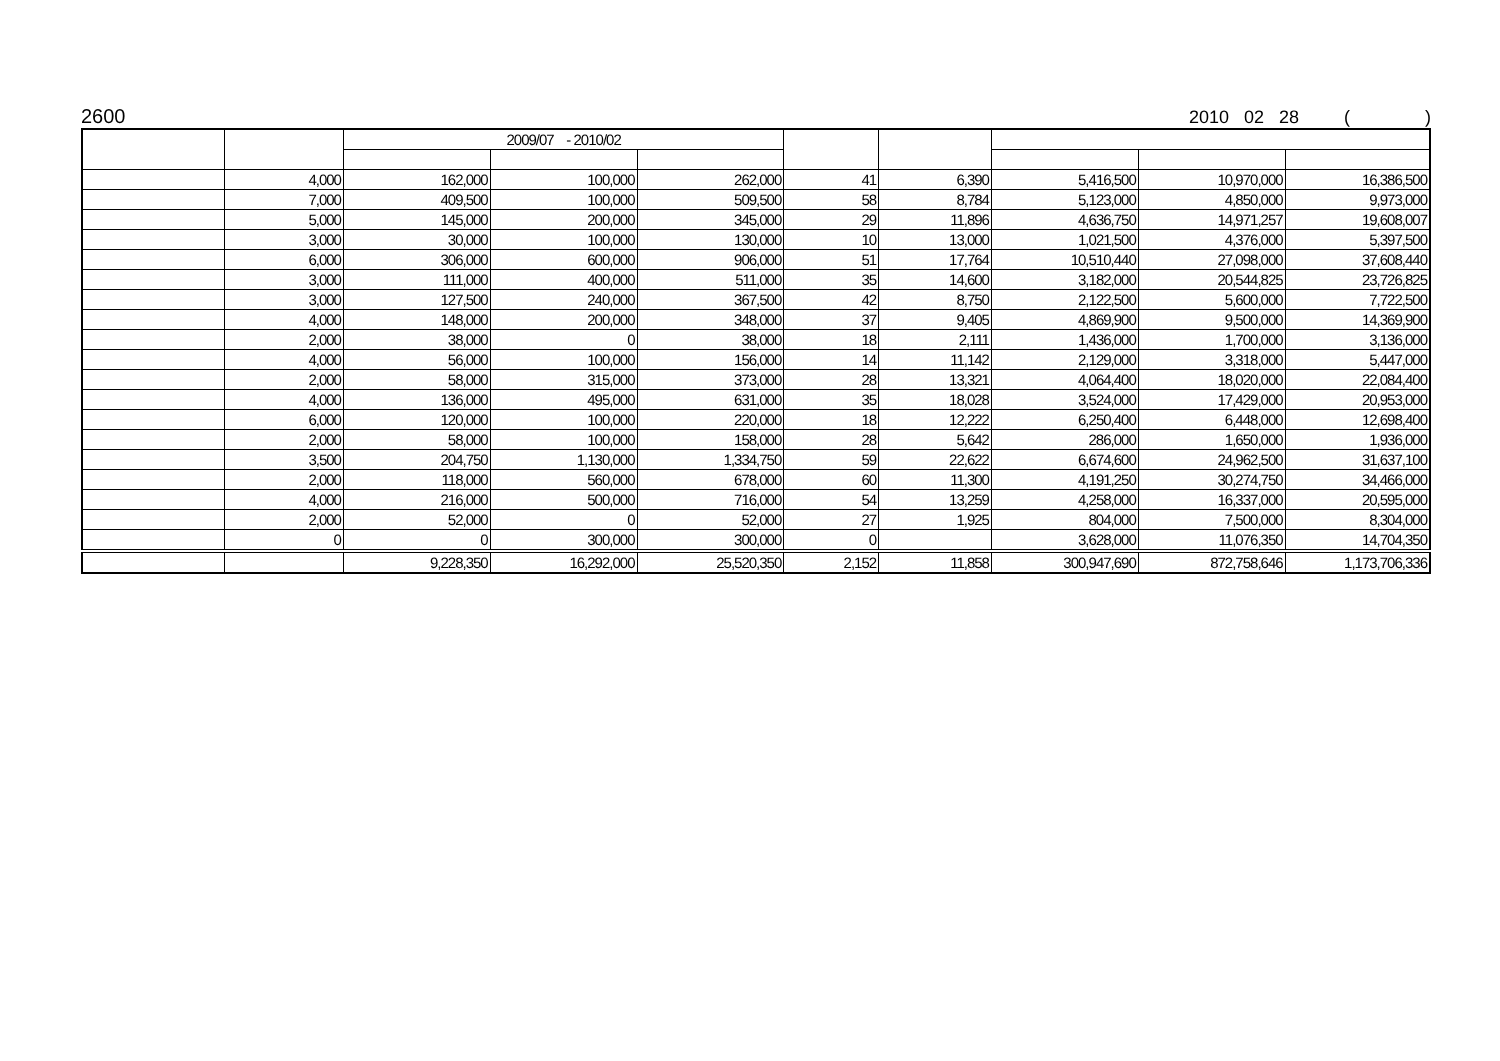2600 2010 02 28 ( )
| | | 2009/07 - 2010/02 | | | | | | | |
| --- | --- | --- | --- | --- | --- | --- | --- | --- | --- |
| | 4,000 | 162,000 | 100,000 | 262,000 | 41 | 6,390 | 5,416,500 | 10,970,000 | 16,386,500 |
| | 7,000 | 409,500 | 100,000 | 509,500 | 58 | 8,784 | 5,123,000 | 4,850,000 | 9,973,000 |
| | 5,000 | 145,000 | 200,000 | 345,000 | 29 | 11,896 | 4,636,750 | 14,971,257 | 19,608,007 |
| | 3,000 | 30,000 | 100,000 | 130,000 | 10 | 13,000 | 1,021,500 | 4,376,000 | 5,397,500 |
| | 6,000 | 306,000 | 600,000 | 906,000 | 51 | 17,764 | 10,510,440 | 27,098,000 | 37,608,440 |
| | 3,000 | 111,000 | 400,000 | 511,000 | 35 | 14,600 | 3,182,000 | 20,544,825 | 23,726,825 |
| | 3,000 | 127,500 | 240,000 | 367,500 | 42 | 8,750 | 2,122,500 | 5,600,000 | 7,722,500 |
| | 4,000 | 148,000 | 200,000 | 348,000 | 37 | 9,405 | 4,869,900 | 9,500,000 | 14,369,900 |
| | 2,000 | 38,000 | 0 | 38,000 | 18 | 2,111 | 1,436,000 | 1,700,000 | 3,136,000 |
| | 4,000 | 56,000 | 100,000 | 156,000 | 14 | 11,142 | 2,129,000 | 3,318,000 | 5,447,000 |
| | 2,000 | 58,000 | 315,000 | 373,000 | 28 | 13,321 | 4,064,400 | 18,020,000 | 22,084,400 |
| | 4,000 | 136,000 | 495,000 | 631,000 | 35 | 18,028 | 3,524,000 | 17,429,000 | 20,953,000 |
| | 6,000 | 120,000 | 100,000 | 220,000 | 18 | 12,222 | 6,250,400 | 6,448,000 | 12,698,400 |
| | 2,000 | 58,000 | 100,000 | 158,000 | 28 | 5,642 | 286,000 | 1,650,000 | 1,936,000 |
| | 3,500 | 204,750 | 1,130,000 | 1,334,750 | 59 | 22,622 | 6,674,600 | 24,962,500 | 31,637,100 |
| | 2,000 | 118,000 | 560,000 | 678,000 | 60 | 11,300 | 4,191,250 | 30,274,750 | 34,466,000 |
| | 4,000 | 216,000 | 500,000 | 716,000 | 54 | 13,259 | 4,258,000 | 16,337,000 | 20,595,000 |
| | 2,000 | 52,000 | 0 | 52,000 | 27 | 1,925 | 804,000 | 7,500,000 | 8,304,000 |
| | 0 | 0 | 300,000 | 300,000 | 0 | | 3,628,000 | 11,076,350 | 14,704,350 |
| | | 9,228,350 | 16,292,000 | 25,520,350 | 2,152 | 11,858 | 300,947,690 | 872,758,646 | 1,173,706,336 |